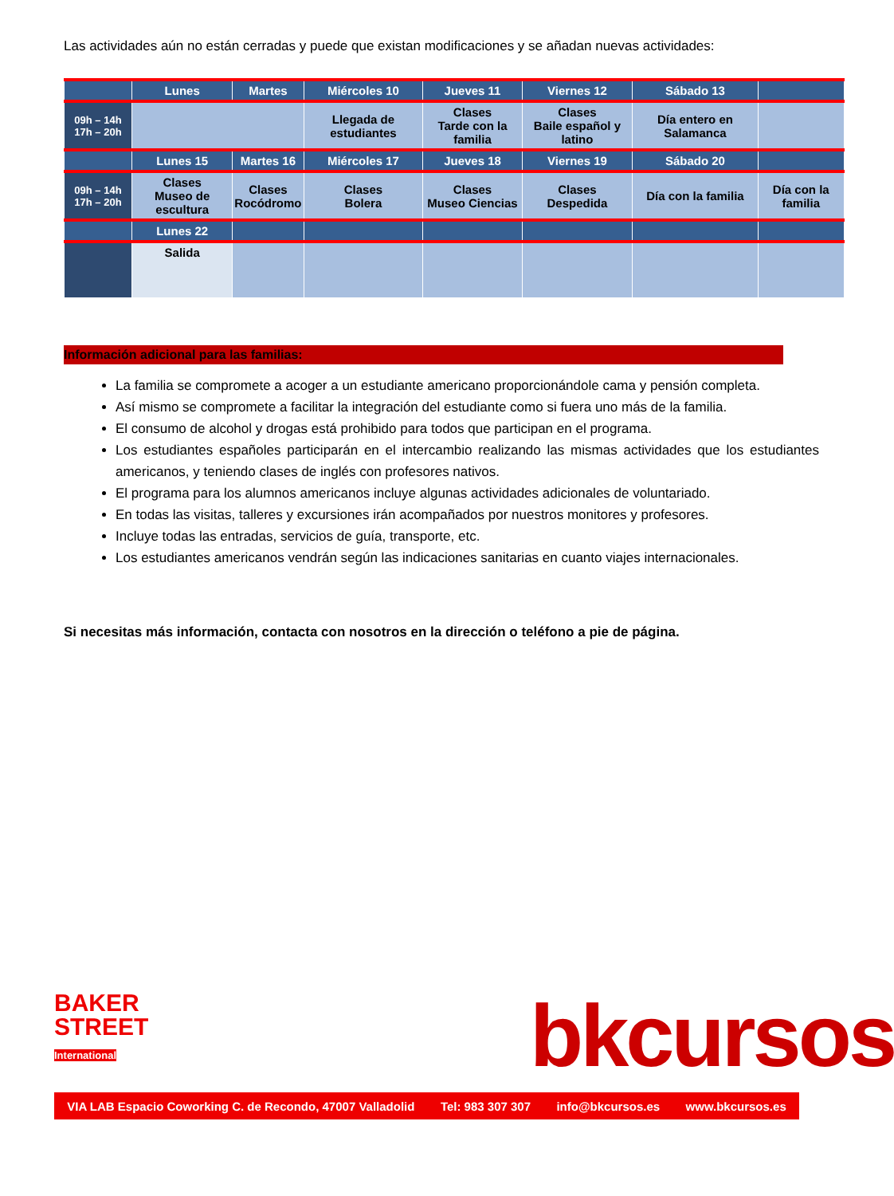Las actividades aún no están cerradas y puede que existan modificaciones y se añadan nuevas actividades:
| | Lunes | Martes | Miércoles 10 | Jueves 11 | Viernes 12 | Sábado 13 | |
| 09h – 14h 17h – 20h | | | Llegada de estudiantes | Clases Tarde con la familia | Clases Baile español y latino | Día entero en Salamanca | |
| | Lunes 15 | Martes 16 | Miércoles 17 | Jueves 18 | Viernes 19 | Sábado 20 | |
| 09h – 14h 17h – 20h | Clases Museo de escultura | Clases Rocódromo | Clases Bolera | Clases Museo Ciencias | Clases Despedida | Día con la familia | Día con la familia |
| | Lunes 22 | | | | | | |
| | Salida | | | | | | |
Información adicional para las familias:
La familia se compromete a acoger a un estudiante americano proporcionándole cama y pensión completa.
Así mismo se compromete a facilitar la integración del estudiante como si fuera uno más de la familia.
El consumo de alcohol y drogas está prohibido para todos que participan en el programa.
Los estudiantes españoles participarán en el intercambio realizando las mismas actividades que los estudiantes americanos, y teniendo clases de inglés con profesores nativos.
El programa para los alumnos americanos incluye algunas actividades adicionales de voluntariado.
En todas las visitas, talleres y excursiones irán acompañados por nuestros monitores y profesores.
Incluye todas las entradas, servicios de guía, transporte, etc.
Los estudiantes americanos vendrán según las indicaciones sanitarias en cuanto viajes internacionales.
Si necesitas más información, contacta con nosotros en la dirección o teléfono a pie de página.
BAKER STREET International
bkcursos
VIA LAB Espacio Coworking C. de Recondo, 47007 Valladolid Tel: 983 307 307 info@bkcursos.es www.bkcursos.es